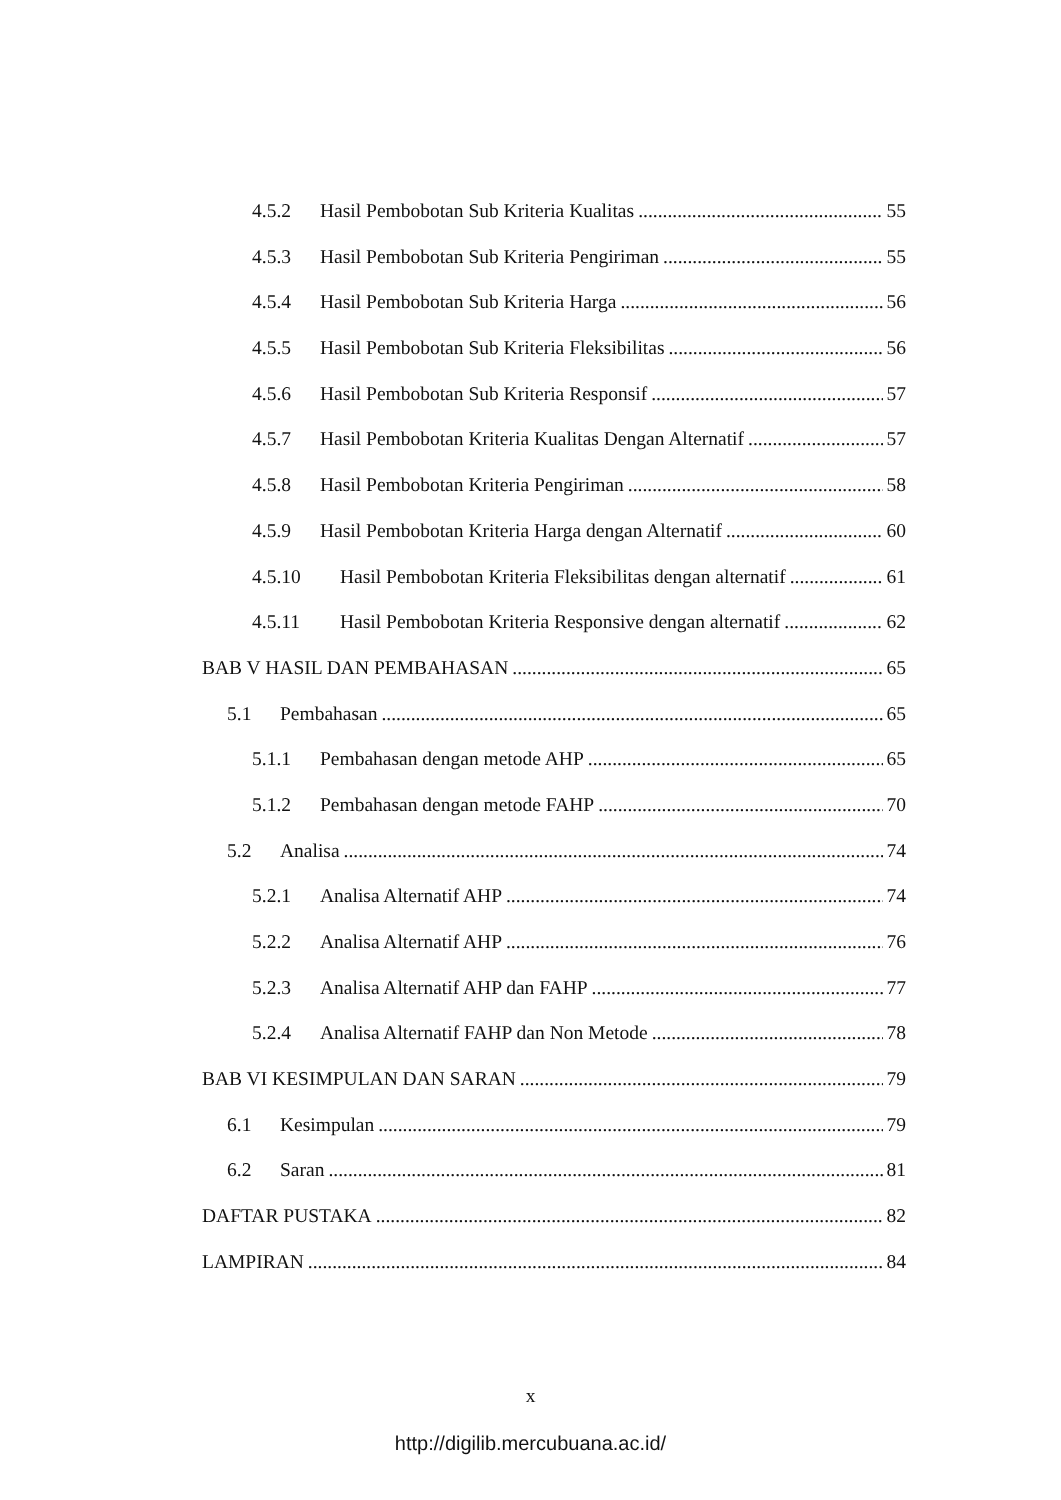4.5.2 Hasil Pembobotan Sub Kriteria Kualitas 55
4.5.3 Hasil Pembobotan Sub Kriteria Pengiriman 55
4.5.4 Hasil Pembobotan Sub Kriteria Harga 56
4.5.5 Hasil Pembobotan Sub Kriteria Fleksibilitas 56
4.5.6 Hasil Pembobotan Sub Kriteria Responsif 57
4.5.7 Hasil Pembobotan Kriteria Kualitas Dengan Alternatif 57
4.5.8 Hasil Pembobotan Kriteria Pengiriman 58
4.5.9 Hasil Pembobotan Kriteria Harga dengan Alternatif 60
4.5.10 Hasil Pembobotan Kriteria Fleksibilitas dengan alternatif 61
4.5.11 Hasil Pembobotan Kriteria Responsive dengan alternatif 62
BAB V HASIL DAN PEMBAHASAN 65
5.1 Pembahasan 65
5.1.1 Pembahasan dengan metode AHP 65
5.1.2 Pembahasan dengan metode FAHP 70
5.2 Analisa 74
5.2.1 Analisa Alternatif AHP 74
5.2.2 Analisa Alternatif AHP 76
5.2.3 Analisa Alternatif AHP dan FAHP 77
5.2.4 Analisa Alternatif FAHP dan Non Metode 78
BAB VI KESIMPULAN DAN SARAN 79
6.1 Kesimpulan 79
6.2 Saran 81
DAFTAR PUSTAKA 82
LAMPIRAN 84
x
http://digilib.mercubuana.ac.id/